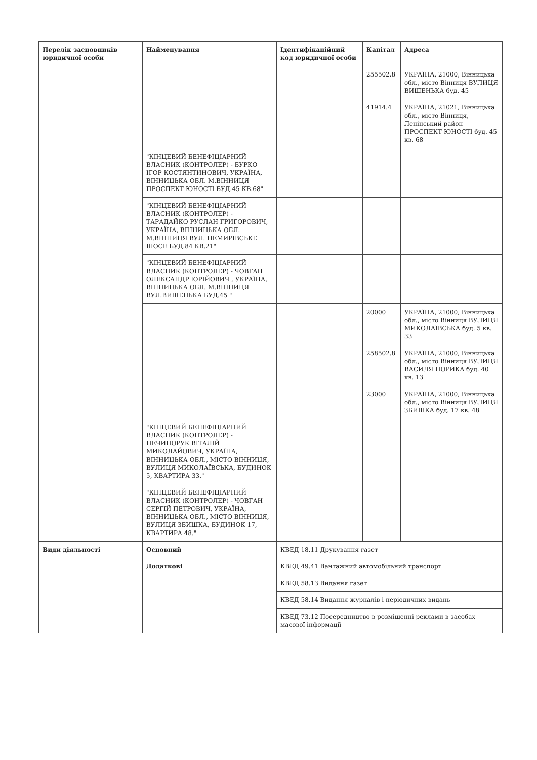| Перелік засновників юридичної особи | Найменування | Ідентифікаційний код юридичної особи | Капітал | Адреса |
| --- | --- | --- | --- | --- |
| | | | 255502.8 | УКРАЇНА, 21000, Вінницька обл., місто Вінниця ВУЛИЦЯ ВИШЕНЬКА буд. 45 |
| | | | 41914.4 | УКРАЇНА, 21021, Вінницька обл., місто Вінниця, Ленінський район ПРОСПЕКТ ЮНОСТІ буд. 45 кв. 68 |
| | "КІНЦЕВИЙ БЕНЕФІЦІАРНИЙ ВЛАСНИК (КОНТРОЛЕР) - БУРКО ІГОР КОСТЯНТИНОВИЧ, УКРАЇНА, ВІННИЦЬКА ОБЛ. М.ВІННИЦЯ ПРОСПЕКТ ЮНОСТІ БУД.45 КВ.68" | | | |
| | "КІНЦЕВИЙ БЕНЕФІЦІАРНИЙ ВЛАСНИК (КОНТРОЛЕР) - ТАРАДАЙКО РУСЛАН ГРИГОРОВИЧ, УКРАЇНА, ВІННИЦЬКА ОБЛ. М.ВІННИЦЯ ВУЛ. НЕМИРІВСЬКЕ ШОСЕ БУД.84 КВ.21" | | | |
| | "КІНЦЕВИЙ БЕНЕФІЦІАРНИЙ ВЛАСНИК (КОНТРОЛЕР) - ЧОВГАН ОЛЕКСАНДР ЮРІЙОВИЧ , УКРАЇНА, ВІННИЦЬКА ОБЛ. М.ВІННИЦЯ ВУЛ.ВИШЕНЬКА БУД.45 " | | | |
| | | | 20000 | УКРАЇНА, 21000, Вінницька обл., місто Вінниця ВУЛИЦЯ МИКОЛАЇВСЬКА буд. 5 кв. 33 |
| | | | 258502.8 | УКРАЇНА, 21000, Вінницька обл., місто Вінниця ВУЛИЦЯ ВАСИЛЯ ПОРИКА буд. 40 кв. 13 |
| | | | 23000 | УКРАЇНА, 21000, Вінницька обл., місто Вінниця ВУЛИЦЯ ЗБИШКА буд. 17 кв. 48 |
| | "КІНЦЕВИЙ БЕНЕФІЦІАРНИЙ ВЛАСНИК (КОНТРОЛЕР) - НЕЧИПОРУК ВІТАЛІЙ МИКОЛАЙОВИЧ, УКРАЇНА, ВІННИЦЬКА ОБЛ., МІСТО ВІННИЦЯ, ВУЛИЦЯ МИКОЛАЇВСЬКА, БУДИНОК 5, КВАРТИРА 33." | | | |
| | "КІНЦЕВИЙ БЕНЕФІЦІАРНИЙ ВЛАСНИК (КОНТРОЛЕР) - ЧОВГАН СЕРГІЙ ПЕТРОВИЧ, УКРАЇНА, ВІННИЦЬКА ОБЛ., МІСТО ВІННИЦЯ, ВУЛИЦЯ ЗБИШКА, БУДИНОК 17, КВАРТИРА 48." | | | |
| Види діяльності | Основний | КВЕД 18.11 Друкування газет | | |
| | Додаткові | КВЕД 49.41 Вантажний автомобільний транспорт | | |
| | | КВЕД 58.13 Видання газет | | |
| | | КВЕД 58.14 Видання журналів і періодичних видань | | |
| | | КВЕД 73.12 Посередництво в розміщенні реклами в засобах масової інформації | | |